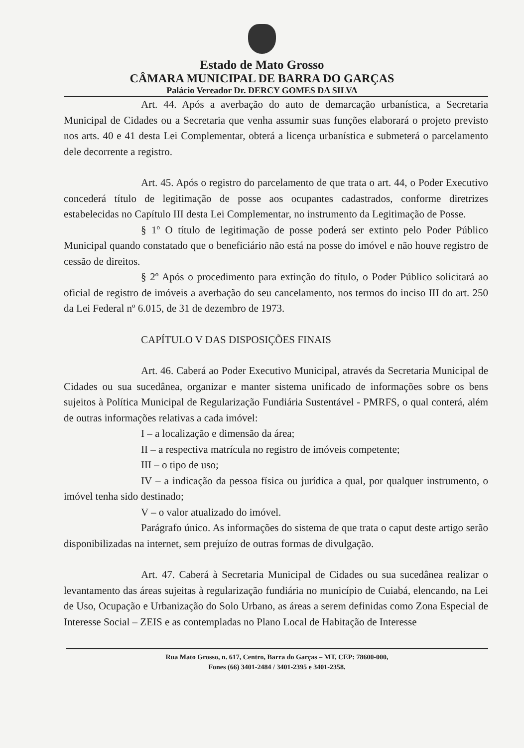Estado de Mato Grosso
CÂMARA MUNICIPAL DE BARRA DO GARÇAS
Palácio Vereador Dr. DERCY GOMES DA SILVA
Art. 44. Após a averbação do auto de demarcação urbanística, a Secretaria Municipal de Cidades ou a Secretaria que venha assumir suas funções elaborará o projeto previsto nos arts. 40 e 41 desta Lei Complementar, obterá a licença urbanística e submeterá o parcelamento dele decorrente a registro.
Art. 45. Após o registro do parcelamento de que trata o art. 44, o Poder Executivo concederá título de legitimação de posse aos ocupantes cadastrados, conforme diretrizes estabelecidas no Capítulo III desta Lei Complementar, no instrumento da Legitimação de Posse.
§ 1º O título de legitimação de posse poderá ser extinto pelo Poder Público Municipal quando constatado que o beneficiário não está na posse do imóvel e não houve registro de cessão de direitos.
§ 2º Após o procedimento para extinção do título, o Poder Público solicitará ao oficial de registro de imóveis a averbação do seu cancelamento, nos termos do inciso III do art. 250 da Lei Federal nº 6.015, de 31 de dezembro de 1973.
CAPÍTULO V DAS DISPOSIÇÕES FINAIS
Art. 46. Caberá ao Poder Executivo Municipal, através da Secretaria Municipal de Cidades ou sua sucedânea, organizar e manter sistema unificado de informações sobre os bens sujeitos à Política Municipal de Regularização Fundiária Sustentável - PMRFS, o qual conterá, além de outras informações relativas a cada imóvel:
I – a localização e dimensão da área;
II – a respectiva matrícula no registro de imóveis competente;
III – o tipo de uso;
IV – a indicação da pessoa física ou jurídica a qual, por qualquer instrumento, o imóvel tenha sido destinado;
V – o valor atualizado do imóvel.
Parágrafo único. As informações do sistema de que trata o caput deste artigo serão disponibilizadas na internet, sem prejuízo de outras formas de divulgação.
Art. 47. Caberá à Secretaria Municipal de Cidades ou sua sucedânea realizar o levantamento das áreas sujeitas à regularização fundiária no município de Cuiabá, elencando, na Lei de Uso, Ocupação e Urbanização do Solo Urbano, as áreas a serem definidas como Zona Especial de Interesse Social – ZEIS e as contempladas no Plano Local de Habitação de Interesse
Rua Mato Grosso, n. 617, Centro, Barra do Garças – MT, CEP: 78600-000,
Fones (66) 3401-2484 / 3401-2395 e 3401-2358.